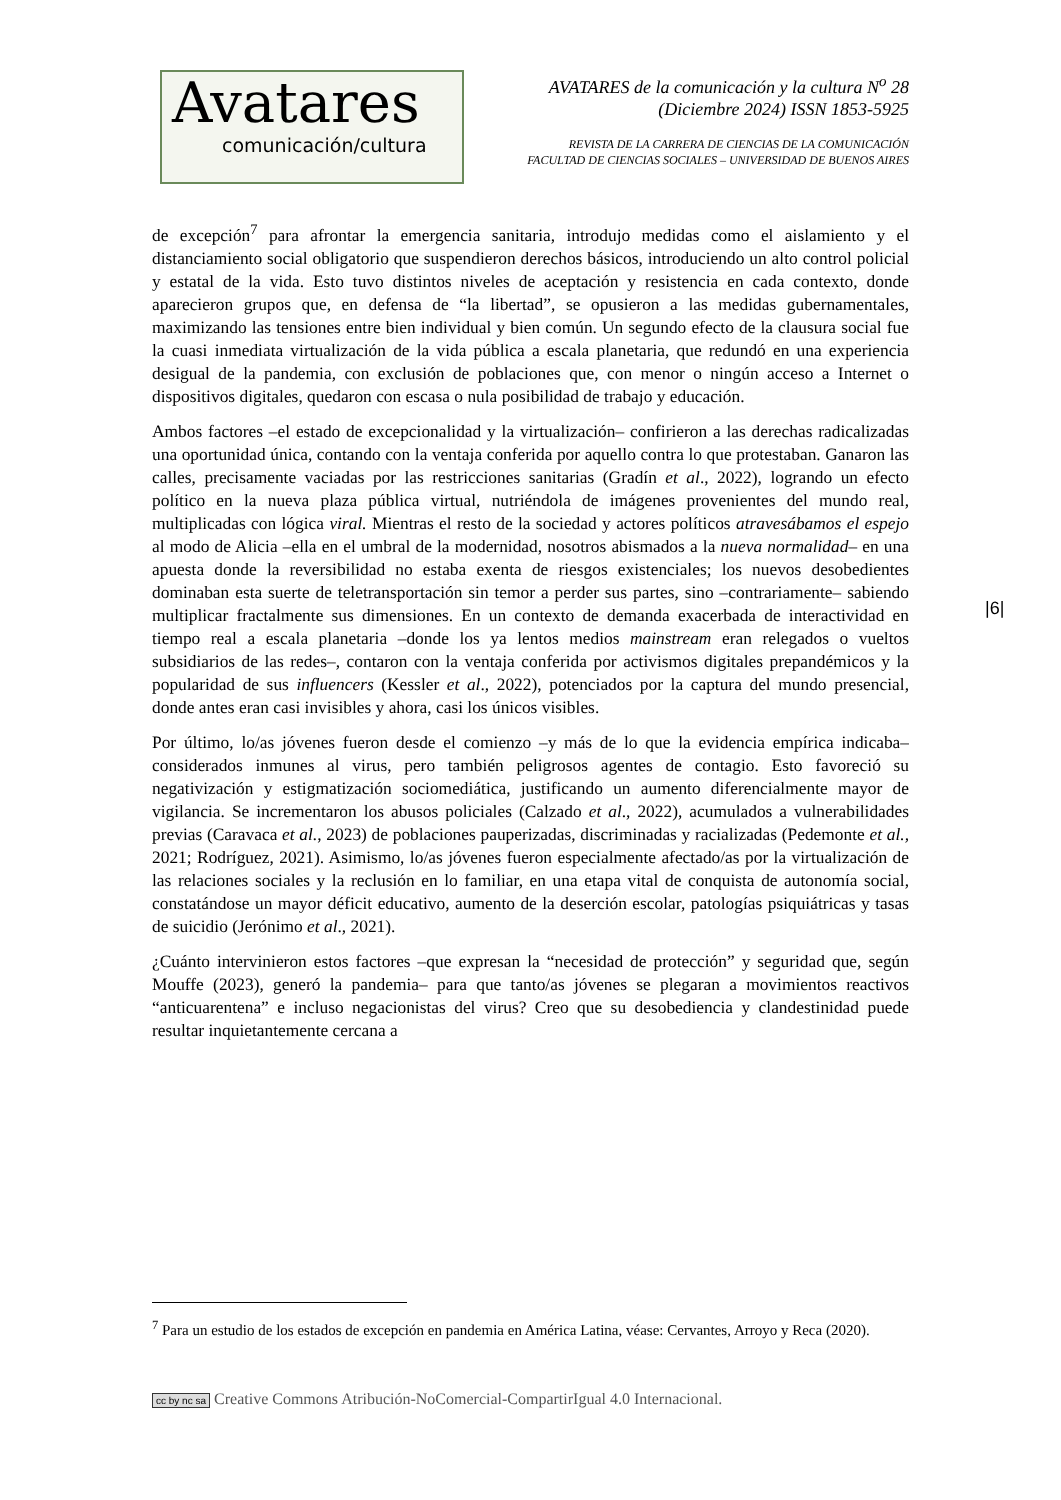Avatares
comunicación/cultura
AVATARES de la comunicación y la cultura N<sup>o</sup> 28
(Diciembre 2024) ISSN 1853-5925
REVISTA DE LA CARRERA DE CIENCIAS DE LA COMUNICACIÓN
FACULTAD DE CIENCIAS SOCIALES – UNIVERSIDAD DE BUENOS AIRES
de excepción<sup>7</sup> para afrontar la emergencia sanitaria, introdujo medidas como el aislamiento y el distanciamiento social obligatorio que suspendieron derechos básicos, introduciendo un alto control policial y estatal de la vida. Esto tuvo distintos niveles de aceptación y resistencia en cada contexto, donde aparecieron grupos que, en defensa de “la libertad”, se opusieron a las medidas gubernamentales, maximizando las tensiones entre bien individual y bien común. Un segundo efecto de la clausura social fue la cuasi inmediata virtualización de la vida pública a escala planetaria, que redundó en una experiencia desigual de la pandemia, con exclusión de poblaciones que, con menor o ningún acceso a Internet o dispositivos digitales, quedaron con escasa o nula posibilidad de trabajo y educación.
Ambos factores –el estado de excepcionalidad y la virtualización– confirieron a las derechas radicalizadas una oportunidad única, contando con la ventaja conferida por aquello contra lo que protestaban. Ganaron las calles, precisamente vaciadas por las restricciones sanitarias (Gradín et al., 2022), logrando un efecto político en la nueva plaza pública virtual, nutriéndola de imágenes provenientes del mundo real, multiplicadas con lógica viral. Mientras el resto de la sociedad y actores políticos atravesábamos el espejo al modo de Alicia –ella en el umbral de la modernidad, nosotros abismados a la nueva normalidad– en una apuesta donde la reversibilidad no estaba exenta de riesgos existenciales; los nuevos desobedientes dominaban esta suerte de teletransportación sin temor a perder sus partes, sino –contrariamente– sabiendo multiplicar fractalmente sus dimensiones. En un contexto de demanda exacerbada de interactividad en tiempo real a escala planetaria –donde los ya lentos medios mainstream eran relegados o vueltos subsidiarios de las redes–, contaron con la ventaja conferida por activismos digitales prepandémicos y la popularidad de sus influencers (Kessler et al., 2022), potenciados por la captura del mundo presencial, donde antes eran casi invisibles y ahora, casi los únicos visibles.
Por último, lo/as jóvenes fueron desde el comienzo –y más de lo que la evidencia empírica indicaba– considerados inmunes al virus, pero también peligrosos agentes de contagio. Esto favoreció su negativización y estigmatización sociomediática, justificando un aumento diferencialmente mayor de vigilancia. Se incrementaron los abusos policiales (Calzado et al., 2022), acumulados a vulnerabilidades previas (Caravaca et al., 2023) de poblaciones pauperizadas, discriminadas y racializadas (Pedemonte et al., 2021; Rodríguez, 2021). Asimismo, lo/as jóvenes fueron especialmente afectado/as por la virtualización de las relaciones sociales y la reclusión en lo familiar, en una etapa vital de conquista de autonomía social, constatándose un mayor déficit educativo, aumento de la deserción escolar, patologías psiquiátricas y tasas de suicidio (Jerónimo et al., 2021).
¿Cuánto intervinieron estos factores –que expresan la “necesidad de protección” y seguridad que, según Mouffe (2023), generó la pandemia– para que tanto/as jóvenes se plegaran a movimientos reactivos “anticuarentena” e incluso negacionistas del virus? Creo que su desobediencia y clandestinidad puede resultar inquietantemente cercana a
|6|
<sup>7</sup> Para un estudio de los estados de excepción en pandemia en América Latina, véase: Cervantes, Arroyo y Reca (2020).
cc by nc sa Creative Commons Atribución-NoComercial-CompartirIgual 4.0 Internacional.